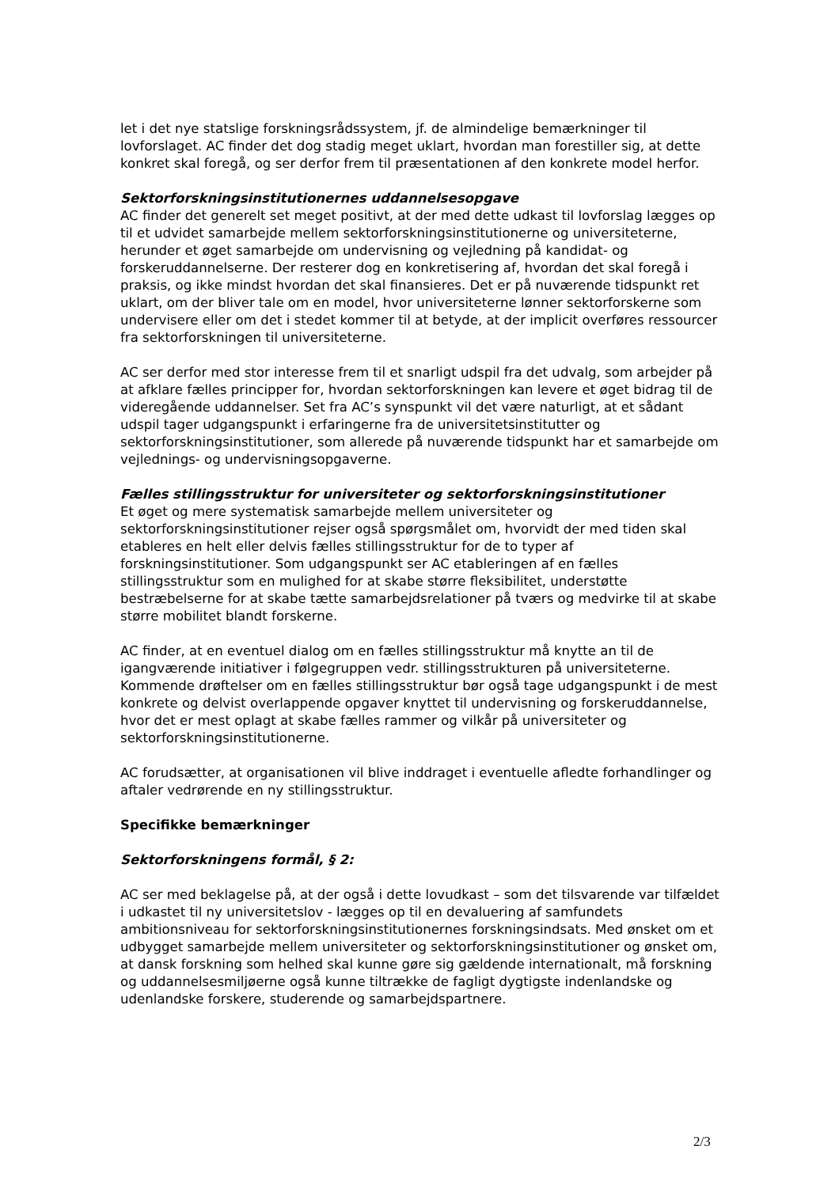let i det nye statslige forskningsrådssystem, jf. de almindelige bemærkninger til lovforslaget. AC finder det dog stadig meget uklart, hvordan man forestiller sig, at dette konkret skal foregå, og ser derfor frem til præsentationen af den konkrete model herfor.
Sektorforskningsinstitutionernes uddannelsesopgave
AC finder det generelt set meget positivt, at der med dette udkast til lovforslag lægges op til et udvidet samarbejde mellem sektorforskningsinstitutionerne og universiteterne, herunder et øget samarbejde om undervisning og vejledning på kandidat- og forskeruddannelserne. Der resterer dog en konkretisering af, hvordan det skal foregå i praksis, og ikke mindst hvordan det skal finansieres. Det er på nuværende tidspunkt ret uklart, om der bliver tale om en model, hvor universiteterne lønner sektorforskerne som undervisere eller om det i stedet kommer til at betyde, at der implicit overføres ressourcer fra sektorforskningen til universiteterne.
AC ser derfor med stor interesse frem til et snarligt udspil fra det udvalg, som arbejder på at afklare fælles principper for, hvordan sektorforskningen kan levere et øget bidrag til de videregående uddannelser. Set fra AC’s synspunkt vil det være naturligt, at et sådant udspil tager udgangspunkt i erfaringerne fra de universitetsinstitutter og sektorforskningsinstitutioner, som allerede på nuværende tidspunkt har et samarbejde om vejlednings- og undervisningsopgaverne.
Fælles stillingsstruktur for universiteter og sektorforskningsinstitutioner
Et øget og mere systematisk samarbejde mellem universiteter og sektorforskningsinstitutioner rejser også spørgsmålet om, hvorvidt der med tiden skal etableres en helt eller delvis fælles stillingsstruktur for de to typer af forskningsinstitutioner. Som udgangspunkt ser AC etableringen af en fælles stillingsstruktur som en mulighed for at skabe større fleksibilitet, understøtte bestræbelserne for at skabe tætte samarbejdsrelationer på tværs og medvirke til at skabe større mobilitet blandt forskerne.
AC finder, at en eventuel dialog om en fælles stillingsstruktur må knytte an til de igangværende initiativer i følgegruppen vedr. stillingsstrukturen på universiteterne. Kommende drøftelser om en fælles stillingsstruktur bør også tage udgangspunkt i de mest konkrete og delvist overlappende opgaver knyttet til undervisning og forskeruddannelse, hvor det er mest oplagt at skabe fælles rammer og vilkår på universiteter og sektorforskningsinstitutionerne.
AC forudsætter, at organisationen vil blive inddraget i eventuelle afledte forhandlinger og aftaler vedrørende en ny stillingsstruktur.
Specifikke bemærkninger
Sektorforskningens formål, § 2:
AC ser med beklagelse på, at der også i dette lovudkast – som det tilsvarende var tilfældet i udkastet til ny universitetslov - lægges op til en devaluering af samfundets ambitionsniveau for sektorforskningsinstitutionernes forskningsindsats. Med ønsket om et udbygget samarbejde mellem universiteter og sektorforskningsinstitutioner og ønsket om, at dansk forskning som helhed skal kunne gøre sig gældende internationalt, må forskning og uddannelsesmiljøerne også kunne tiltrække de fagligt dygtigste indenlandske og udenlandske forskere, studerende og samarbejdspartnere.
2/3